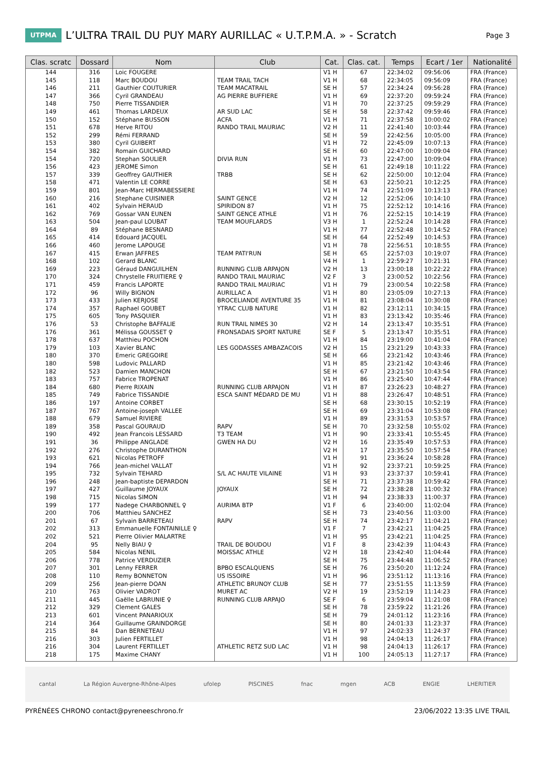UTPMA
L’ULTRA TRAIL DU PUY MARY AURILLAC « U.T.P.M.A. » - Scratch
Page 3
| Clas. scratc | Dossard | Nom | Club | Cat. | Clas. cat. | Temps | Ecart / 1er | Nationalité |
| --- | --- | --- | --- | --- | --- | --- | --- | --- |
| 144 | 316 | Loic FOUGERE | | V1 H | 67 | 22:34:02 | 09:56:06 | FRA (France) |
| 145 | 118 | Marc BOUDOU | TEAM TRAIL TACH | V1 H | 68 | 22:34:05 | 09:56:09 | FRA (France) |
| 146 | 211 | Gauthier COUTURIER | TEAM MACATRAIL | SE H | 57 | 22:34:24 | 09:56:28 | FRA (France) |
| 147 | 366 | Cyril GRANDEAU | AG PIERRE BUFFIERE | V1 H | 69 | 22:37:20 | 09:59:24 | FRA (France) |
| 148 | 750 | Pierre TISSANDIER | | V1 H | 70 | 22:37:25 | 09:59:29 | FRA (France) |
| 149 | 461 | Thomas LARDEUX | AR SUD LAC | SE H | 58 | 22:37:42 | 09:59:46 | FRA (France) |
| 150 | 152 | Stéphane BUSSON | ACFA | V1 H | 71 | 22:37:58 | 10:00:02 | FRA (France) |
| 151 | 678 | Herve RITOU | RANDO TRAIL MAURIAC | V2 H | 11 | 22:41:40 | 10:03:44 | FRA (France) |
| 152 | 299 | Rémi FERRAND | | SE H | 59 | 22:42:56 | 10:05:00 | FRA (France) |
| 153 | 380 | Cyril GUIBERT | | V1 H | 72 | 22:45:09 | 10:07:13 | FRA (France) |
| 154 | 382 | Romain GUICHARD | | SE H | 60 | 22:47:00 | 10:09:04 | FRA (France) |
| 154 | 720 | Stephan SOULIER | DIVIA RUN | V1 H | 73 | 22:47:00 | 10:09:04 | FRA (France) |
| 156 | 423 | JEROME Simon | | SE H | 61 | 22:49:18 | 10:11:22 | FRA (France) |
| 157 | 339 | Geoffrey GAUTHIER | TRBB | SE H | 62 | 22:50:00 | 10:12:04 | FRA (France) |
| 158 | 471 | Valentin LE CORRE | | SE H | 63 | 22:50:21 | 10:12:25 | FRA (France) |
| 159 | 801 | Jean-Marc HERMABESSIERE | | V1 H | 74 | 22:51:09 | 10:13:13 | FRA (France) |
| 160 | 216 | Stephane CUISINIER | SAINT GENCE | V2 H | 12 | 22:52:06 | 10:14:10 | FRA (France) |
| 161 | 402 | Sylvain HERAUD | SPIRIDON 87 | V1 H | 75 | 22:52:12 | 10:14:16 | FRA (France) |
| 162 | 769 | Gossar VAN EUNEN | SAINT GENCE ATHLE | V1 H | 76 | 22:52:15 | 10:14:19 | FRA (France) |
| 163 | 504 | Jean-paul LOUBAT | TEAM MOUFLARDS | V3 H | 1 | 22:52:24 | 10:14:28 | FRA (France) |
| 164 | 89 | Stéphane BESNARD | | V1 H | 77 | 22:52:48 | 10:14:52 | FRA (France) |
| 165 | 414 | Edouard JACQUEL | | SE H | 64 | 22:52:49 | 10:14:53 | FRA (France) |
| 166 | 460 | Jerome LAPOUGE | | V1 H | 78 | 22:56:51 | 10:18:55 | FRA (France) |
| 167 | 415 | Erwan JAFFRES | TEAM PATI'RUN | SE H | 65 | 22:57:03 | 10:19:07 | FRA (France) |
| 168 | 102 | Gerard BLANC | | V4 H | 1 | 22:59:27 | 10:21:31 | FRA (France) |
| 169 | 223 | Géraud DANGUILHEN | RUNNING CLUB ARPAJON | V2 H | 13 | 23:00:18 | 10:22:22 | FRA (France) |
| 170 | 324 | Chrystelle FRUITIERE ♀ | RANDO TRAIL MAURIAC | V2 F | 3 | 23:00:52 | 10:22:56 | FRA (France) |
| 171 | 459 | Francis LAPORTE | RANDO TRAIL MAURIAC | V1 H | 79 | 23:00:54 | 10:22:58 | FRA (France) |
| 172 | 96 | Willy BIGNON | AURILLAC A | V1 H | 80 | 23:05:09 | 10:27:13 | FRA (France) |
| 173 | 433 | Julien KERJOSE | BROCELIANDE AVENTURE 35 | V1 H | 81 | 23:08:04 | 10:30:08 | FRA (France) |
| 174 | 357 | Raphael GOUBET | YTRAC CLUB NATURE | V1 H | 82 | 23:12:11 | 10:34:15 | FRA (France) |
| 175 | 605 | Tony PASQUIER | | V1 H | 83 | 23:13:42 | 10:35:46 | FRA (France) |
| 176 | 53 | Christophe BAFFALIE | RUN TRAIL NIMES 30 | V2 H | 14 | 23:13:47 | 10:35:51 | FRA (France) |
| 176 | 361 | Mélissa GOUSSET ♀ | FRONSADAIS SPORT NATURE | SE F | 5 | 23:13:47 | 10:35:51 | FRA (France) |
| 178 | 637 | Matthieu POCHON | | V1 H | 84 | 23:19:00 | 10:41:04 | FRA (France) |
| 179 | 103 | Xavier BLANC | LES GODASSES AMBAZACOIS | V2 H | 15 | 23:21:29 | 10:43:33 | FRA (France) |
| 180 | 370 | Emeric GREGOIRE | | SE H | 66 | 23:21:42 | 10:43:46 | FRA (France) |
| 180 | 598 | Ludovic PALLARD | | V1 H | 85 | 23:21:42 | 10:43:46 | FRA (France) |
| 182 | 523 | Damien MANCHON | | SE H | 67 | 23:21:50 | 10:43:54 | FRA (France) |
| 183 | 757 | Fabrice TROPENAT | | V1 H | 86 | 23:25:40 | 10:47:44 | FRA (France) |
| 184 | 680 | Pierre RIXAIN | RUNNING CLUB ARPAJON | V1 H | 87 | 23:26:23 | 10:48:27 | FRA (France) |
| 185 | 749 | Fabrice TISSANDIE | ESCA SAINT MÉDARD DE MU | V1 H | 88 | 23:26:47 | 10:48:51 | FRA (France) |
| 186 | 197 | Antoine CORBET | | SE H | 68 | 23:30:15 | 10:52:19 | FRA (France) |
| 187 | 767 | Antoine-joseph VALLEE | | SE H | 69 | 23:31:04 | 10:53:08 | FRA (France) |
| 188 | 679 | Samuel RIVIERE | | V1 H | 89 | 23:31:53 | 10:53:57 | FRA (France) |
| 189 | 358 | Pascal GOURAUD | RAPV | SE H | 70 | 23:32:58 | 10:55:02 | FRA (France) |
| 190 | 492 | Jean Francois LESSARD | T3 TEAM | V1 H | 90 | 23:33:41 | 10:55:45 | FRA (France) |
| 191 | 36 | Philippe ANGLADE | GWEN HA DU | V2 H | 16 | 23:35:49 | 10:57:53 | FRA (France) |
| 192 | 276 | Christophe DURANTHON | | V2 H | 17 | 23:35:50 | 10:57:54 | FRA (France) |
| 193 | 621 | Nicolas PETROFF | | V1 H | 91 | 23:36:24 | 10:58:28 | FRA (France) |
| 194 | 766 | Jean-michel VALLAT | | V1 H | 92 | 23:37:21 | 10:59:25 | FRA (France) |
| 195 | 732 | Sylvain TEHARD | S/L AC HAUTE VILAINE | V1 H | 93 | 23:37:37 | 10:59:41 | FRA (France) |
| 196 | 248 | Jean-baptiste DEPARDON | | SE H | 71 | 23:37:38 | 10:59:42 | FRA (France) |
| 197 | 427 | Guillaume JOYAUX | JOYAUX | SE H | 72 | 23:38:28 | 11:00:32 | FRA (France) |
| 198 | 715 | Nicolas SIMON | | V1 H | 94 | 23:38:33 | 11:00:37 | FRA (France) |
| 199 | 177 | Nadege CHARBONNEL ♀ | AURIMA BTP | V1 F | 6 | 23:40:00 | 11:02:04 | FRA (France) |
| 200 | 706 | Matthieu SANCHEZ | | SE H | 73 | 23:40:56 | 11:03:00 | FRA (France) |
| 201 | 67 | Sylvain BARRETEAU | RAPV | SE H | 74 | 23:42:17 | 11:04:21 | FRA (France) |
| 202 | 313 | Emmanuelle FONTAINILLE ♀ | | V1 F | 7 | 23:42:21 | 11:04:25 | FRA (France) |
| 202 | 521 | Pierre Olivier MALARTRE | | V1 H | 95 | 23:42:21 | 11:04:25 | FRA (France) |
| 204 | 95 | Nelly BIAU ♀ | TRAIL DE BOUDOU | V1 F | 8 | 23:42:39 | 11:04:43 | FRA (France) |
| 205 | 584 | Nicolas NENIL | MOISSAC ATHLE | V2 H | 18 | 23:42:40 | 11:04:44 | FRA (France) |
| 206 | 778 | Patrice VERDUZIER | | SE H | 75 | 23:44:48 | 11:06:52 | FRA (France) |
| 207 | 301 | Lenny FERRER | BPBO ESCALQUENS | SE H | 76 | 23:50:20 | 11:12:24 | FRA (France) |
| 208 | 110 | Remy BONNETON | US ISSOIRE | V1 H | 96 | 23:51:12 | 11:13:16 | FRA (France) |
| 209 | 256 | Jean-pierre DOAN | ATHLETIC BRUNOY CLUB | SE H | 77 | 23:51:55 | 11:13:59 | FRA (France) |
| 210 | 763 | Olivier VADROT | MURET AC | V2 H | 19 | 23:52:19 | 11:14:23 | FRA (France) |
| 211 | 445 | Gaëlle LABRUNIE ♀ | RUNNING CLUB ARPAJO | SE F | 6 | 23:59:04 | 11:21:08 | FRA (France) |
| 212 | 329 | Clement GALES | | SE H | 78 | 23:59:22 | 11:21:26 | FRA (France) |
| 213 | 601 | Vincent PANARIOUX | | SE H | 79 | 24:01:12 | 11:23:16 | FRA (France) |
| 214 | 364 | Guillaume GRAINDORGE | | SE H | 80 | 24:01:33 | 11:23:37 | FRA (France) |
| 215 | 84 | Dan BERNETEAU | | V1 H | 97 | 24:02:33 | 11:24:37 | FRA (France) |
| 216 | 303 | Julien FERTILLET | | V1 H | 98 | 24:04:13 | 11:26:17 | FRA (France) |
| 216 | 304 | Laurent FERTILLET | ATHLETIC RETZ SUD LAC | V1 H | 98 | 24:04:13 | 11:26:17 | FRA (France) |
| 218 | 175 | Maxime CHANY | | V1 H | 100 | 24:05:13 | 11:27:17 | FRA (France) |
cantal La Région Auvergne-Rhône-Alpes ufolep PISCINES fnac mgen ACB ENGIE LHERITIER
PYRÉNÉES CHRONO contact@pyreneeschrono.fr 23/06/2022 13:35 LIVE TRAIL